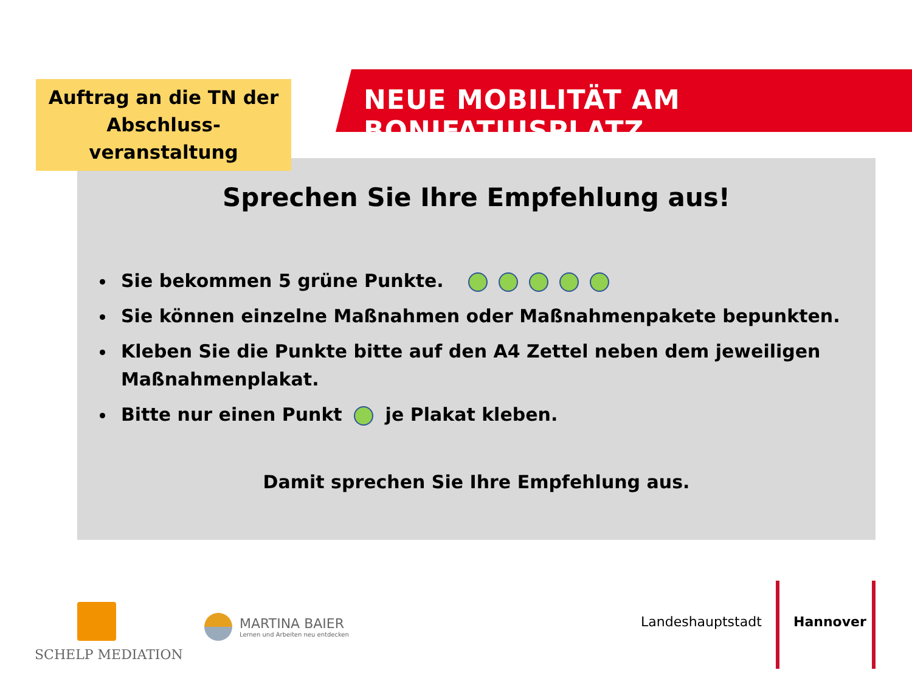Auftrag an die TN der Abschluss-
veranstaltung
NEUE MOBILITÄT AM BONIFATIUSPLATZ
Sprechen Sie Ihre Empfehlung aus!
Sie bekommen 5 grüne Punkte.
Sie können einzelne Maßnahmen oder Maßnahmenpakete bepunkten.
Kleben Sie die Punkte bitte auf den A4 Zettel neben dem jeweiligen Maßnahmenplakat.
Bitte nur einen Punkt je Plakat kleben.
Damit sprechen Sie Ihre Empfehlung aus.
SCHELP MEDIATION
MARTINA BAIER
Lernen und Arbeiten neu entdecken
Landeshauptstadt Hannover